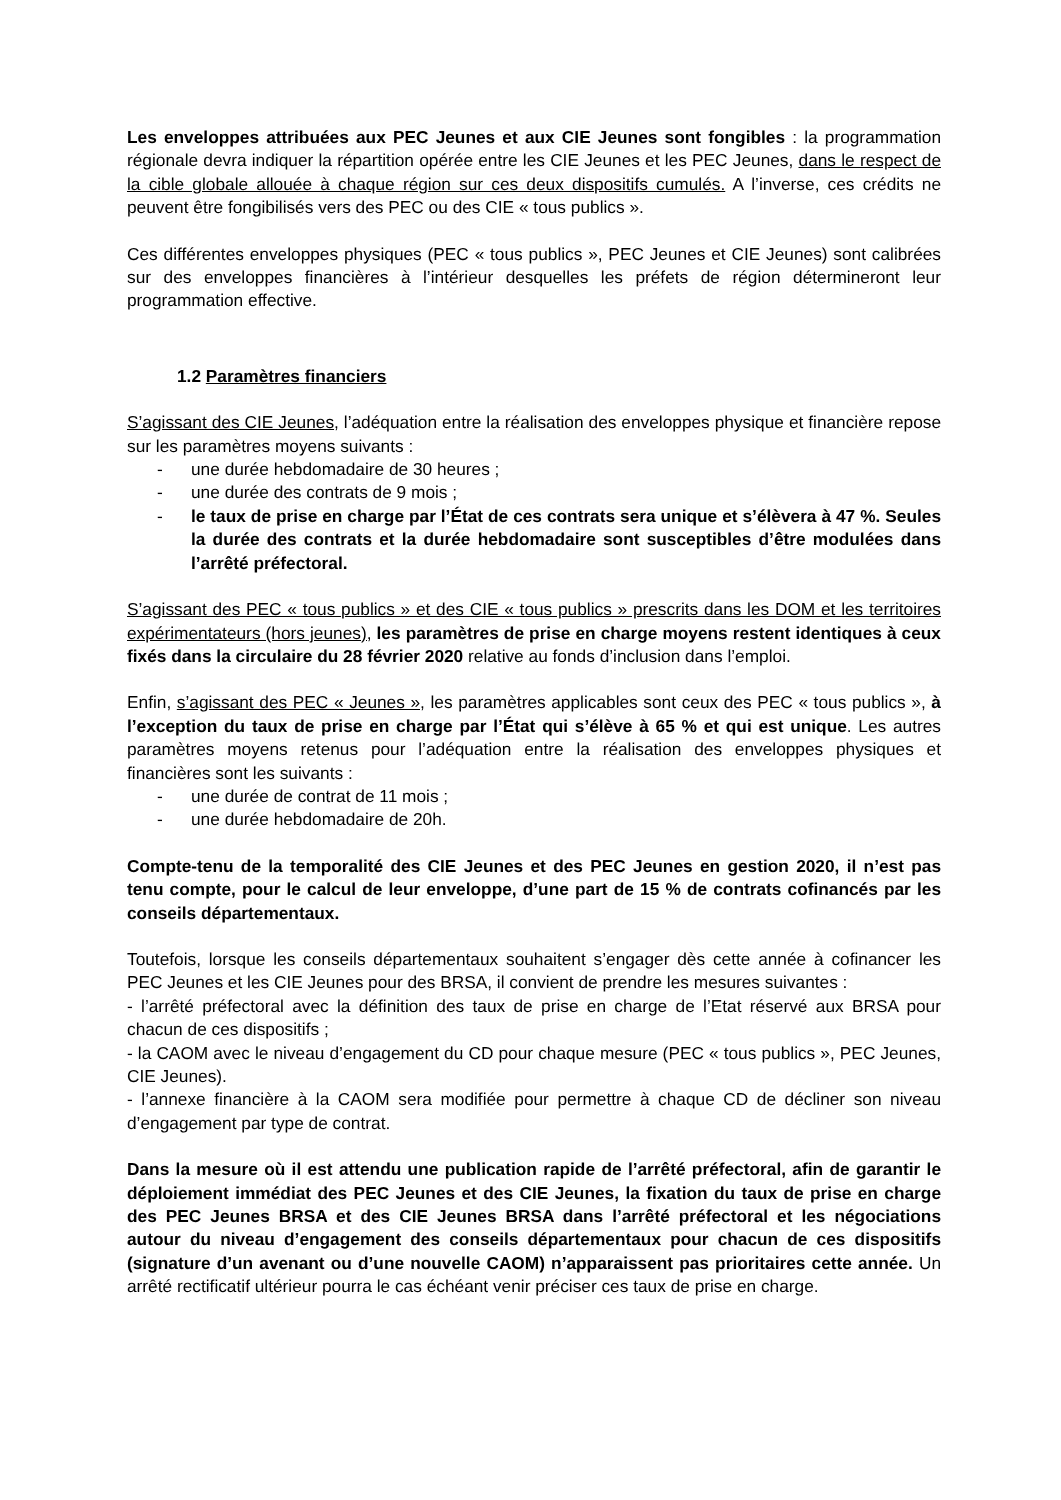Les enveloppes attribuées aux PEC Jeunes et aux CIE Jeunes sont fongibles : la programmation régionale devra indiquer la répartition opérée entre les CIE Jeunes et les PEC Jeunes, dans le respect de la cible globale allouée à chaque région sur ces deux dispositifs cumulés. A l’inverse, ces crédits ne peuvent être fongibilisés vers des PEC ou des CIE « tous publics ».
Ces différentes enveloppes physiques (PEC « tous publics », PEC Jeunes et CIE Jeunes) sont calibrées sur des enveloppes financières à l’intérieur desquelles les préfets de région détermineront leur programmation effective.
1.2 Paramètres financiers
S’agissant des CIE Jeunes, l’adéquation entre la réalisation des enveloppes physique et financière repose sur les paramètres moyens suivants :
- une durée hebdomadaire de 30 heures ;
- une durée des contrats de 9 mois ;
- le taux de prise en charge par l’État de ces contrats sera unique et s’élèvera à 47 %. Seules la durée des contrats et la durée hebdomadaire sont susceptibles d’être modulées dans l’arrêté préfectoral.
S’agissant des PEC « tous publics » et des CIE « tous publics » prescrits dans les DOM et les territoires expérimentateurs (hors jeunes), les paramètres de prise en charge moyens restent identiques à ceux fixés dans la circulaire du 28 février 2020 relative au fonds d’inclusion dans l’emploi.
Enfin, s’agissant des PEC « Jeunes », les paramètres applicables sont ceux des PEC « tous publics », à l’exception du taux de prise en charge par l’État qui s’élève à 65 % et qui est unique. Les autres paramètres moyens retenus pour l’adéquation entre la réalisation des enveloppes physiques et financières sont les suivants :
- une durée de contrat de 11 mois ;
- une durée hebdomadaire de 20h.
Compte-tenu de la temporalité des CIE Jeunes et des PEC Jeunes en gestion 2020, il n’est pas tenu compte, pour le calcul de leur enveloppe, d’une part de 15 % de contrats cofinancés par les conseils départementaux.
Toutefois, lorsque les conseils départementaux souhaitent s’engager dès cette année à cofinancer les PEC Jeunes et les CIE Jeunes pour des BRSA, il convient de prendre les mesures suivantes :
- l’arrêté préfectoral avec la définition des taux de prise en charge de l’Etat réservé aux BRSA pour chacun de ces dispositifs ;
- la CAOM avec le niveau d’engagement du CD pour chaque mesure (PEC « tous publics », PEC Jeunes, CIE Jeunes).
- l’annexe financière à la CAOM sera modifiée pour permettre à chaque CD de décliner son niveau d’engagement par type de contrat.
Dans la mesure où il est attendu une publication rapide de l’arrêté préfectoral, afin de garantir le déploiement immédiat des PEC Jeunes et des CIE Jeunes, la fixation du taux de prise en charge des PEC Jeunes BRSA et des CIE Jeunes BRSA dans l’arrêté préfectoral et les négociations autour du niveau d’engagement des conseils départementaux pour chacun de ces dispositifs (signature d’un avenant ou d’une nouvelle CAOM) n’apparaissent pas prioritaires cette année. Un arrêté rectificatif ultérieur pourra le cas échéant venir préciser ces taux de prise en charge.